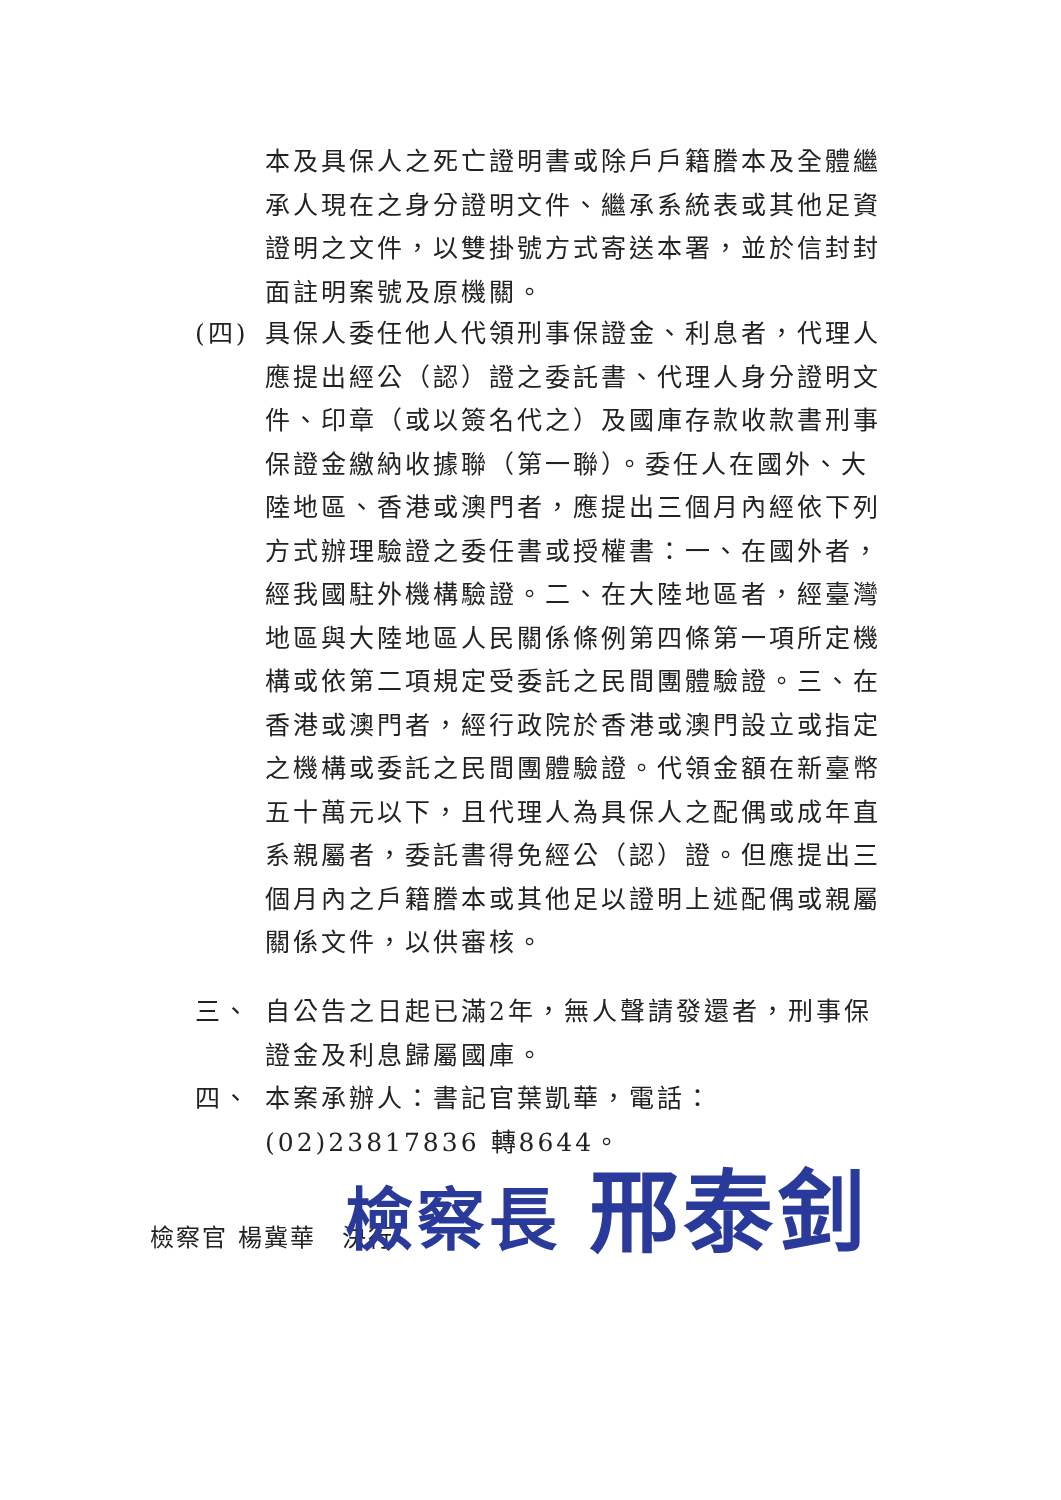本及具保人之死亡證明書或除戶戶籍謄本及全體繼承人現在之身分證明文件、繼承系統表或其他足資證明之文件，以雙掛號方式寄送本署，並於信封封面註明案號及原機關。
(四) 具保人委任他人代領刑事保證金、利息者，代理人應提出經公（認）證之委託書、代理人身分證明文件、印章（或以簽名代之）及國庫存款收款書刑事保證金繳納收據聯（第一聯）。委任人在國外、大陸地區、香港或澳門者，應提出三個月內經依下列方式辦理驗證之委任書或授權書：一、在國外者，經我國駐外機構驗證。二、在大陸地區者，經臺灣地區與大陸地區人民關係條例第四條第一項所定機構或依第二項規定受委託之民間團體驗證。三、在香港或澳門者，經行政院於香港或澳門設立或指定之機構或委託之民間團體驗證。代領金額在新臺幣五十萬元以下，且代理人為具保人之配偶或成年直系親屬者，委託書得免經公（認）證。但應提出三個月內之戶籍謄本或其他足以證明上述配偶或親屬關係文件，以供審核。
三、 自公告之日起已滿2年，無人聲請發還者，刑事保證金及利息歸屬國庫。
四、 本案承辦人：書記官葉凱華，電話：(02)23817836 轉8644。
檢察官 楊冀華　決行
檢察長 邢泰釗